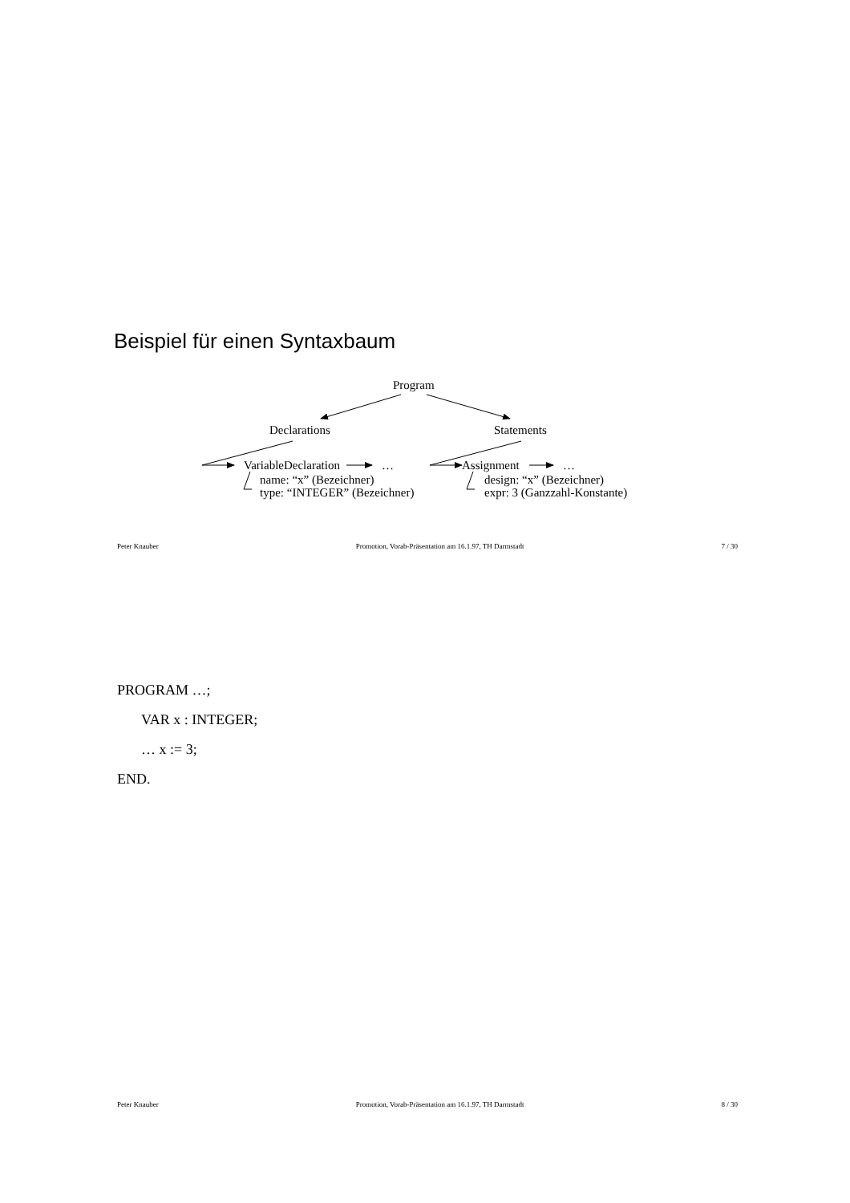Peter Knauber Promotion, Vorab-Präsentation am 16.1.97, TH Darmstadt 7 / 30
Beispiel für einen Syntaxbaum
Program
Declarations Statements
VariableDeclaration … Assignment …
name: “x” (Bezeichner)
type: “INTEGER” (Bezeichner)
design: “x” (Bezeichner)
expr: 3 (Ganzzahl-Konstante)
PROGRAM …;
VAR x : INTEGER;
… x := 3;
END.
Peter Knauber Promotion, Vorab-Präsentation am 16.1.97, TH Darmstadt 8 / 30